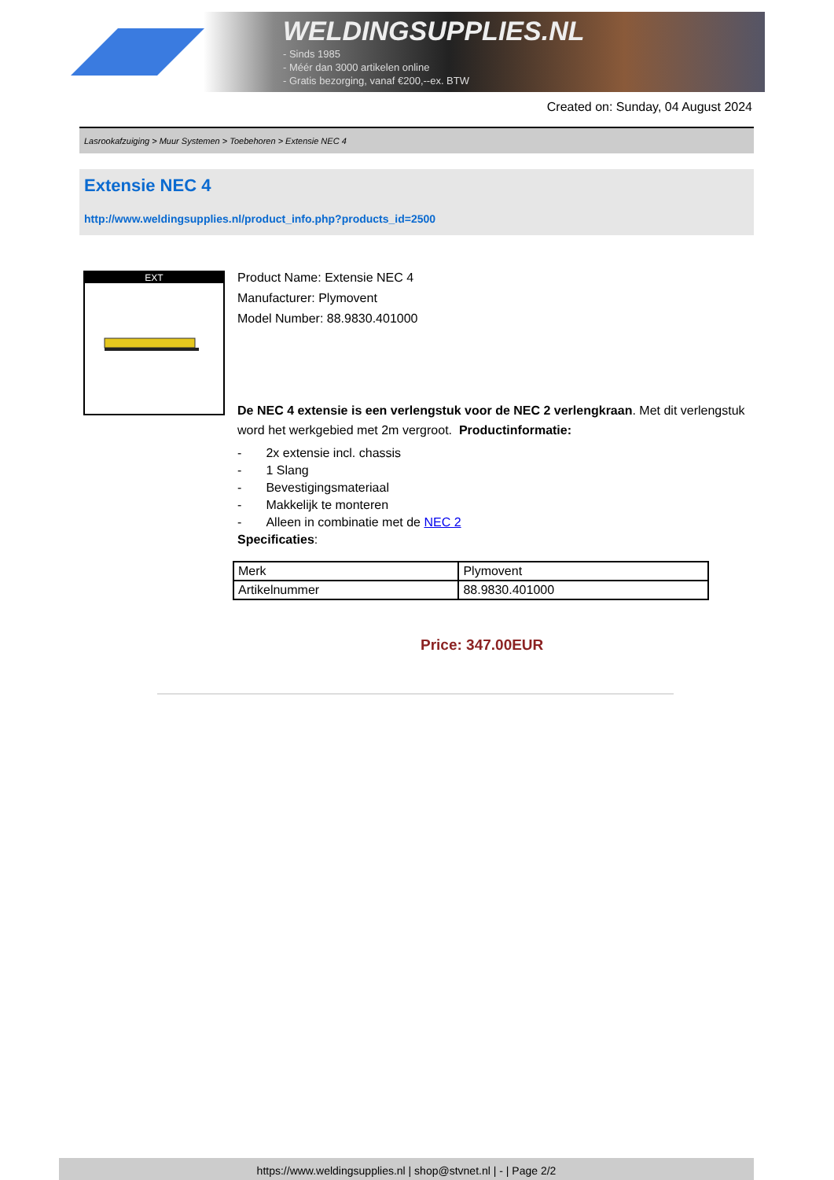WELDINGSUPPLIES.NL
- Sinds 1985
- Méér dan 3000 artikelen online
- Gratis bezorging, vanaf €200,--ex. BTW
Created on: Sunday, 04 August 2024
Lasrookafzuiging > Muur Systemen > Toebehoren > Extensie NEC 4
Extensie NEC 4
http://www.weldingsupplies.nl/product_info.php?products_id=2500
EXT
Product Name: Extensie NEC 4
Manufacturer: Plymovent
Model Number: 88.9830.401000
De NEC 4 extensie is een verlengstuk voor de NEC 2 verlengkraan. Met dit verlengstuk word het werkgebied met 2m vergroot. Productinformatie:
- 2x extensie incl. chassis
- 1 Slang
- Bevestigingsmateriaal
- Makkelijk te monteren
- Alleen in combinatie met de NEC 2
Specificaties:
| Merk | Plymovent |
| Artikelnummer | 88.9830.401000 |
Price: 347.00EUR
https://www.weldingsupplies.nl | shop@stvnet.nl | - | Page 2/2